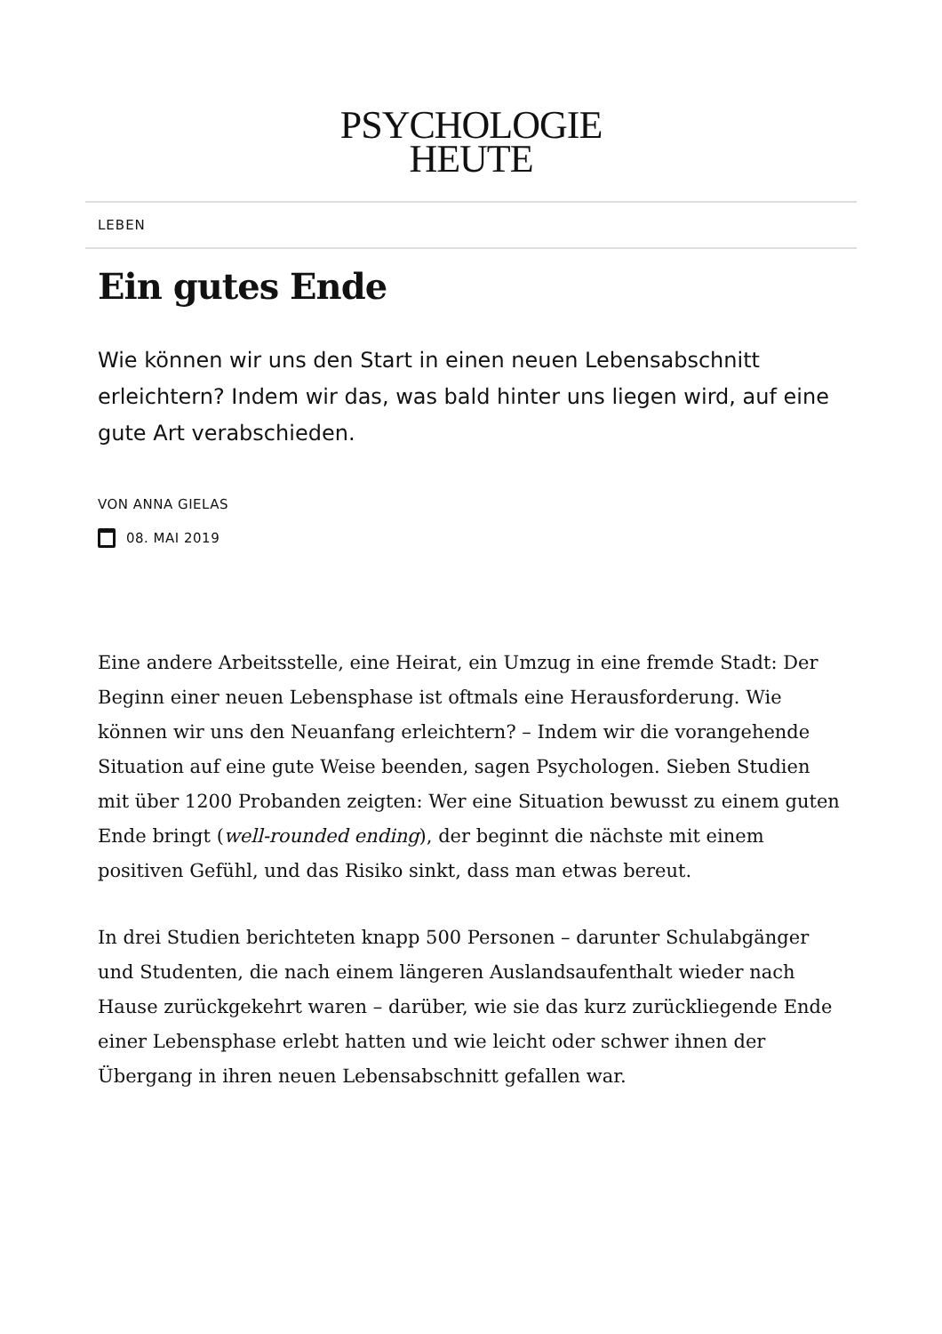PSYCHOLOGIE
HEUTE
LEBEN
Ein gutes Ende
Wie können wir uns den Start in einen neuen Lebensabschnitt erleichtern? Indem wir das, was bald hinter uns liegen wird, auf eine gute Art verabschieden.
VON ANNA GIELAS
08. MAI 2019
Eine andere Arbeitsstelle, eine Heirat, ein Umzug in eine fremde Stadt: Der Beginn einer neuen Lebensphase ist oftmals eine Herausforderung. Wie können wir uns den Neuanfang erleichtern? – Indem wir die vorangehende Situation auf eine gute Weise beenden, sagen Psychologen. Sieben Studien mit über 1200 Probanden zeigten: Wer eine Situation bewusst zu einem guten Ende bringt (well-rounded ending), der beginnt die nächste mit einem positiven Gefühl, und das Risiko sinkt, dass man etwas bereut.
In drei Studien berichteten knapp 500 Personen – darunter Schulabgänger und Studenten, die nach einem längeren Auslandsaufenthalt wieder nach Hause zurückgekehrt waren – darüber, wie sie das kurz zurückliegende Ende einer Lebensphase erlebt hatten und wie leicht oder schwer ihnen der Übergang in ihren neuen Lebensabschnitt gefallen war.